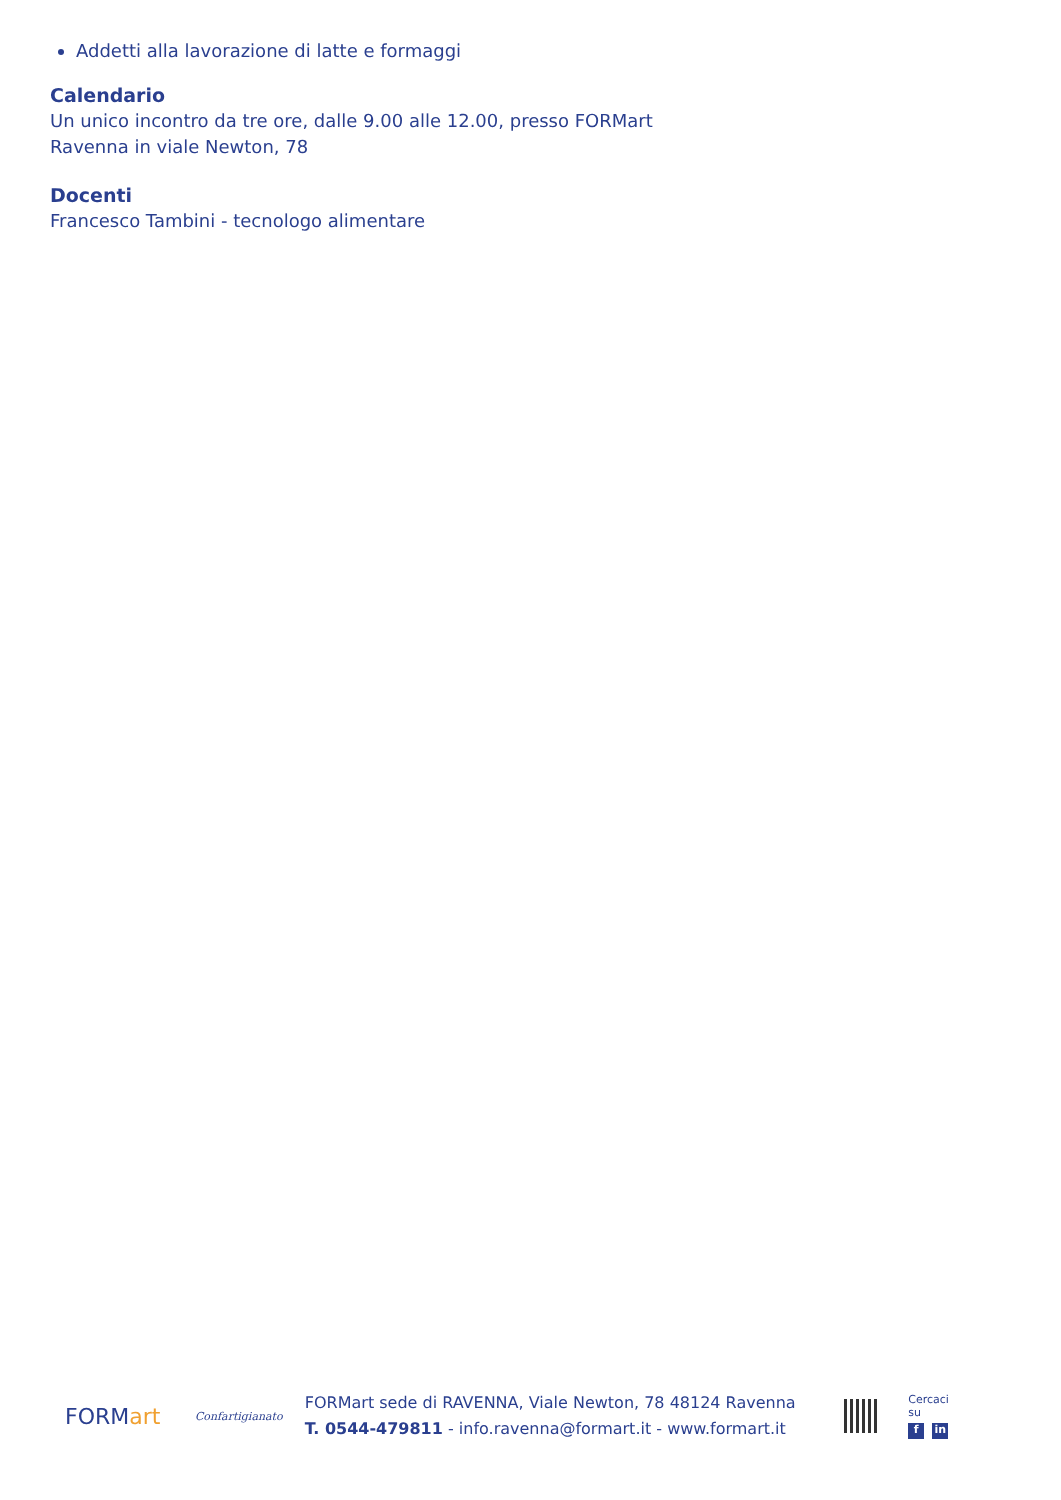Addetti alla lavorazione di latte e formaggi
Calendario
Un unico incontro da tre ore, dalle 9.00 alle 12.00, presso FORMart
Ravenna in viale Newton, 78
Docenti
Francesco Tambini - tecnologo alimentare
FORMart
Confartigianato
FORMart sede di RAVENNA, Viale Newton, 78 48124 Ravenna
T. 0544-479811 - info.ravenna@formart.it - www.formart.it
Cercaci su
fin